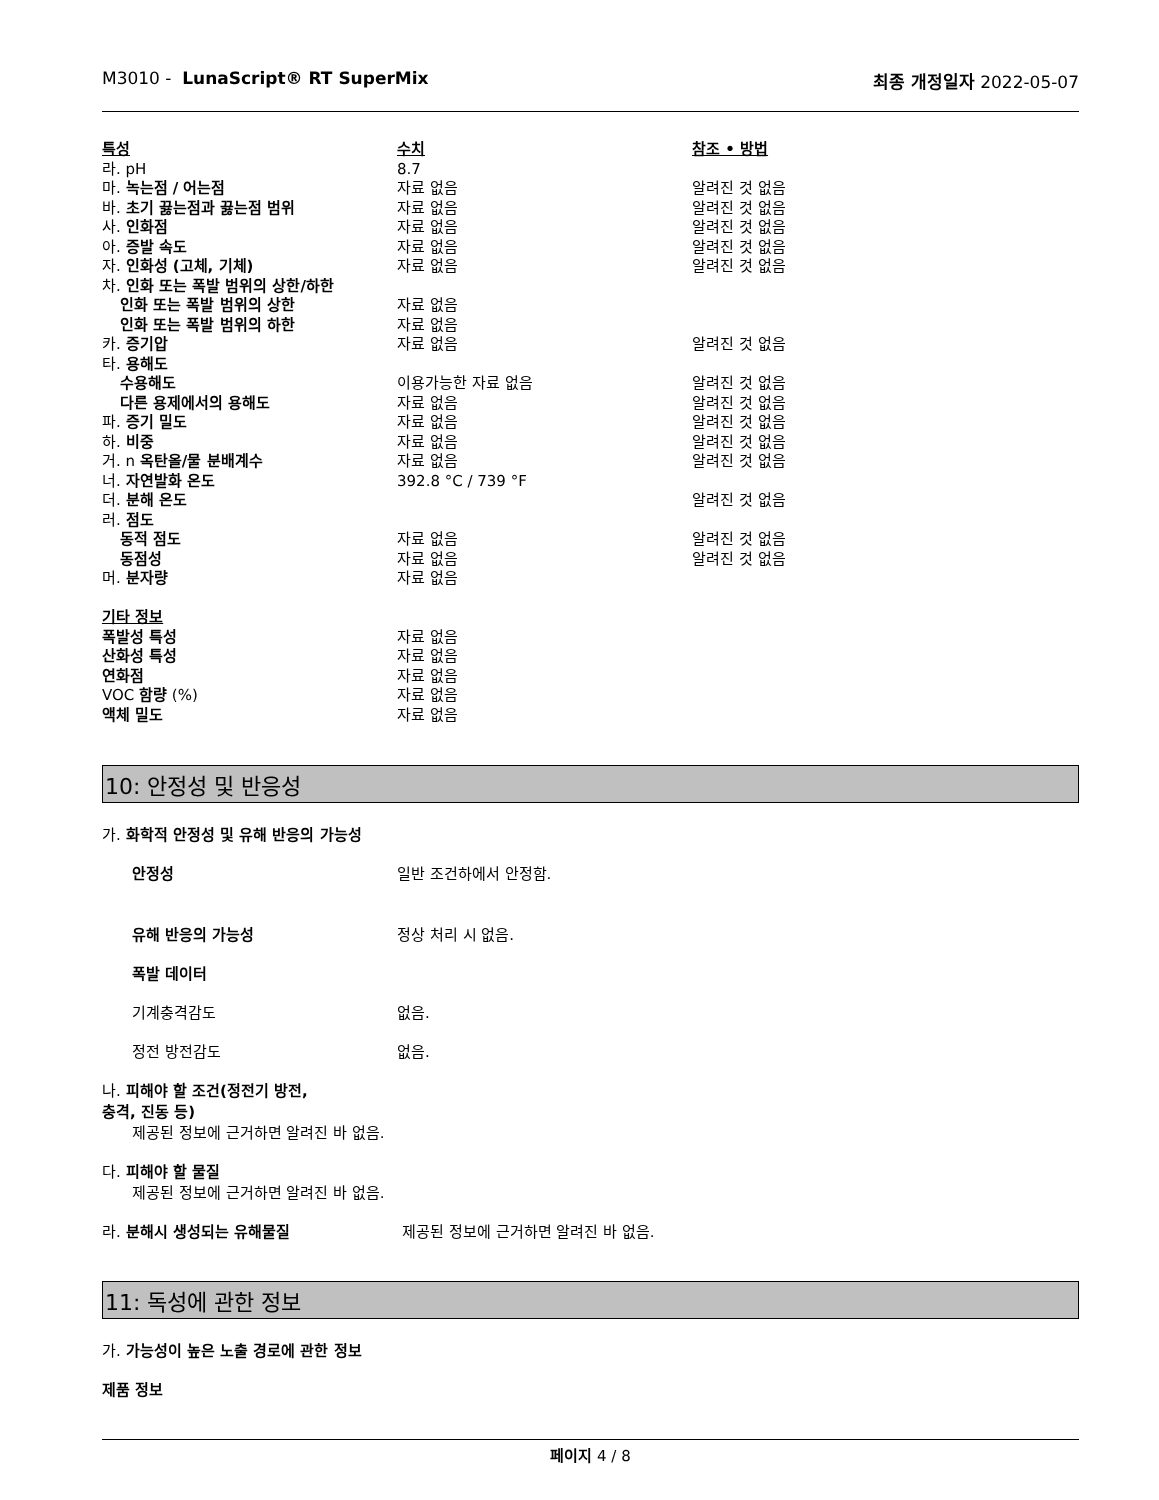M3010 - LunaScript® RT SuperMix 최종 개정일자 2022-05-07
| 특성 | 수치 | 참조 • 방법 |
| --- | --- | --- |
| 라. pH | 8.7 | |
| 마. 녹는점 / 어는점 | 자료 없음 | 알려진 것 없음 |
| 바. 초기 끓는점과 끓는점 범위 | 자료 없음 | 알려진 것 없음 |
| 사. 인화점 | 자료 없음 | 알려진 것 없음 |
| 아. 증발 속도 | 자료 없음 | 알려진 것 없음 |
| 자. 인화성 (고체, 기체) | 자료 없음 | 알려진 것 없음 |
| 차. 인화 또는 폭발 범위의 상한/하한 | | |
| 인화 또는 폭발 범위의 상한 | 자료 없음 | |
| 인화 또는 폭발 범위의 하한 | 자료 없음 | |
| 카. 증기압 | 자료 없음 | 알려진 것 없음 |
| 타. 용해도 | | |
| 수용해도 | 이용가능한 자료 없음 | 알려진 것 없음 |
| 다른 용제에서의 용해도 | 자료 없음 | 알려진 것 없음 |
| 파. 증기 밀도 | 자료 없음 | 알려진 것 없음 |
| 하. 비중 | 자료 없음 | 알려진 것 없음 |
| 거. n 옥탄올/물 분배계수 | 자료 없음 | 알려진 것 없음 |
| 너. 자연발화 온도 | 392.8 °C / 739 °F | |
| 더. 분해 온도 | | 알려진 것 없음 |
| 러. 점도 | | |
| 동적 점도 | 자료 없음 | 알려진 것 없음 |
| 동점성 | 자료 없음 | 알려진 것 없음 |
| 머. 분자량 | 자료 없음 | |
| 기타 정보 | | |
| 폭발성 특성 | 자료 없음 | |
| 산화성 특성 | 자료 없음 | |
| 연화점 | 자료 없음 | |
| VOC 함량 (%) | 자료 없음 | |
| 액체 밀도 | 자료 없음 | |
10: 안정성 및 반응성
가. 화학적 안정성 및 유해 반응의 가능성
안정성 일반 조건하에서 안정함.
유해 반응의 가능성 정상 처리 시 없음.
폭발 데이터
기계충격감도 없음.
정전 방전감도 없음.
나. 피해야 할 조건(정전기 방전,
충격, 진동 등)
제공된 정보에 근거하면 알려진 바 없음.
다. 피해야 할 물질
제공된 정보에 근거하면 알려진 바 없음.
라. 분해시 생성되는 유해물질 제공된 정보에 근거하면 알려진 바 없음.
11: 독성에 관한 정보
가. 가능성이 높은 노출 경로에 관한 정보
제품 정보
페이지 4 / 8